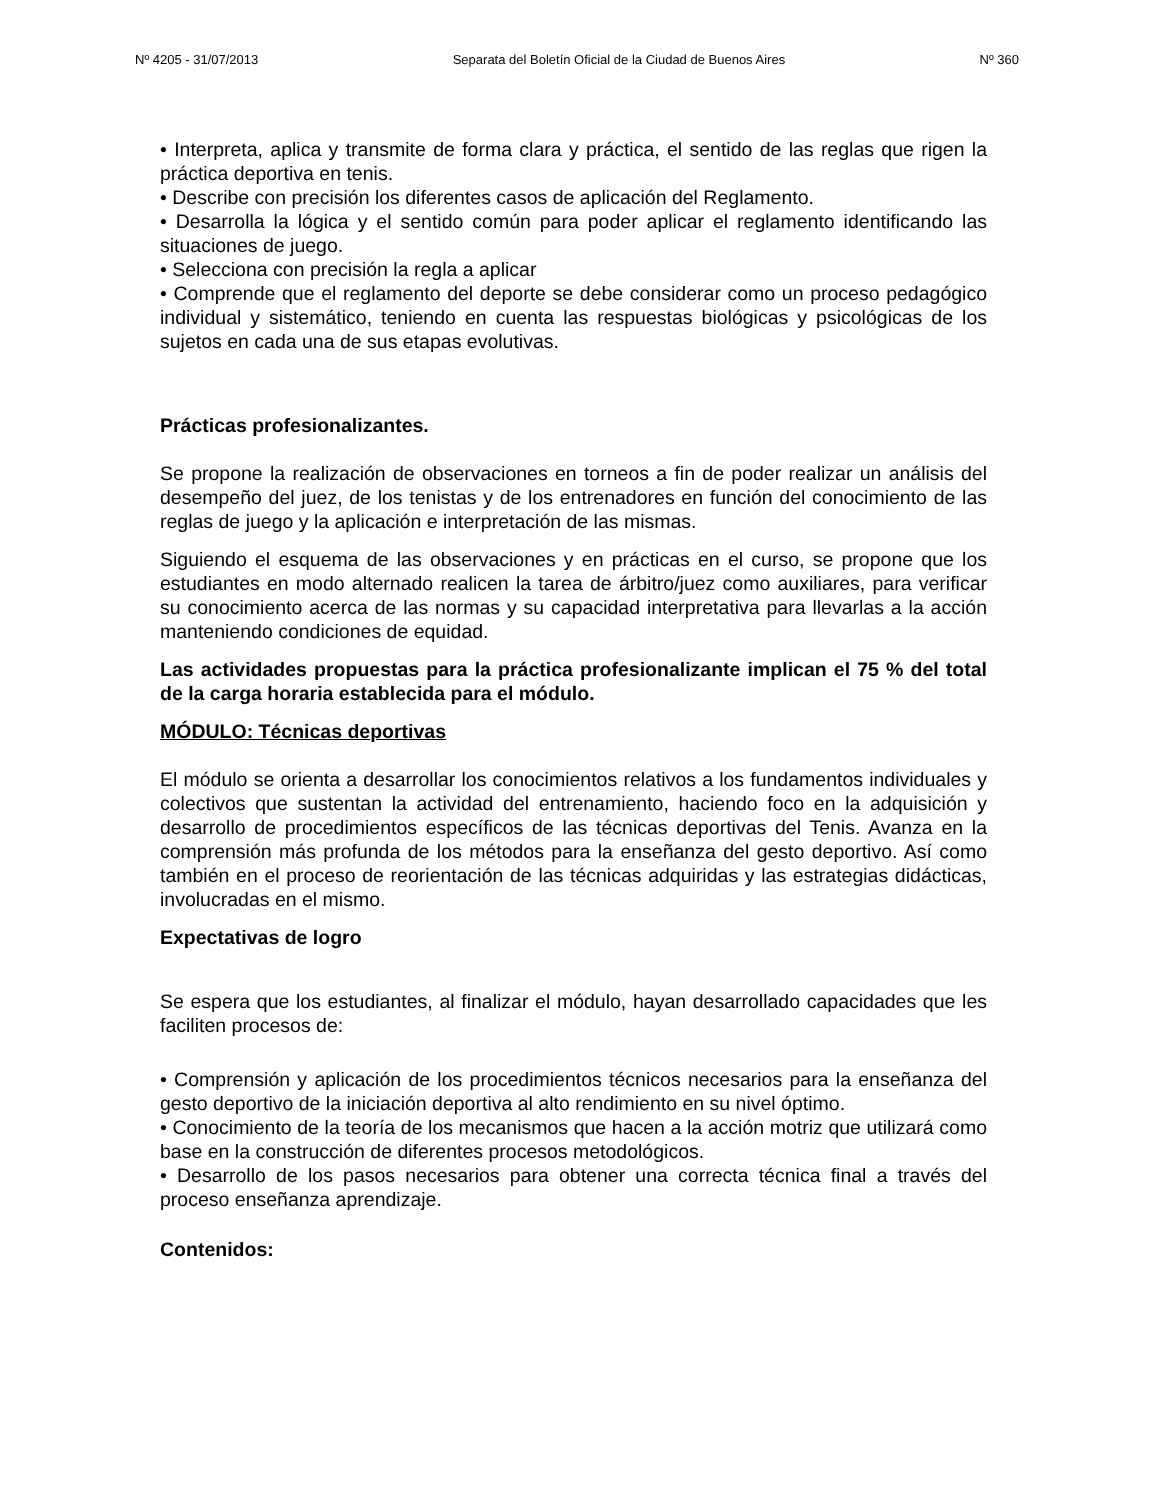Nº 4205 - 31/07/2013 Separata del Boletín Oficial de la Ciudad de Buenos Aires Nº 360
• Interpreta, aplica y transmite de forma clara y práctica, el sentido de las reglas que rigen la práctica deportiva en tenis.
• Describe con precisión los diferentes casos de aplicación del Reglamento.
• Desarrolla la lógica y el sentido común para poder aplicar el reglamento identificando las situaciones de juego.
• Selecciona con precisión la regla a aplicar
• Comprende que el reglamento del deporte se debe considerar como un proceso pedagógico individual y sistemático, teniendo en cuenta las respuestas biológicas y psicológicas de los sujetos en cada una de sus etapas evolutivas.
Prácticas profesionalizantes.
Se propone la realización de observaciones en torneos a fin de poder realizar un análisis del desempeño del juez, de los tenistas y de los entrenadores en función del conocimiento de las reglas de juego y la aplicación e interpretación de las mismas.
Siguiendo el esquema de las observaciones y en prácticas en el curso, se propone que los estudiantes en modo alternado realicen la tarea de árbitro/juez como auxiliares, para verificar su conocimiento acerca de las normas y su capacidad interpretativa para llevarlas a la acción manteniendo condiciones de equidad.
Las actividades propuestas para la práctica profesionalizante implican el 75 % del total de la carga horaria establecida para el módulo.
MÓDULO: Técnicas deportivas
El módulo se orienta a desarrollar los conocimientos relativos a los fundamentos individuales y colectivos que sustentan la actividad del entrenamiento, haciendo foco en la adquisición y desarrollo de procedimientos específicos de las técnicas deportivas del Tenis. Avanza en la comprensión más profunda de los métodos para la enseñanza del gesto deportivo. Así como también en el proceso de reorientación de las técnicas adquiridas y las estrategias didácticas, involucradas en el mismo.
Expectativas de logro
Se espera que los estudiantes, al finalizar el módulo, hayan desarrollado capacidades que les faciliten procesos de:
• Comprensión y aplicación de los procedimientos técnicos necesarios para la enseñanza del gesto deportivo de la iniciación deportiva al alto rendimiento en su nivel óptimo.
• Conocimiento de la teoría de los mecanismos que hacen a la acción motriz que utilizará como base en la construcción de diferentes procesos metodológicos.
• Desarrollo de los pasos necesarios para obtener una correcta técnica final a través del proceso enseñanza aprendizaje.
Contenidos: